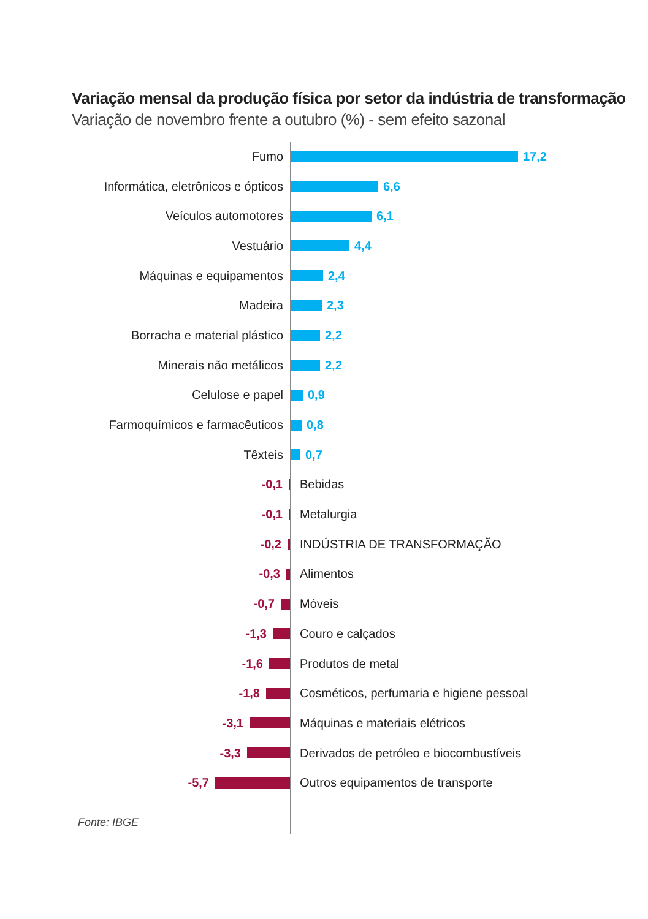Variação mensal da produção física por setor da indústria de transformação
Variação de novembro frente a outubro (%) - sem efeito sazonal
Fumo 17,2
Informática, eletrônicos e ópticos
6,6
Veículos automotores 6,1
Vestuário 4,4
Máquinas e equipamentos 2,4
Madeira 2,3
Borracha e material plástico 2,2
Minerais não metálicos 2,2
Celulose e papel 0,9
Farmoquímicos e farmacêuticos
0,8
Têxteis 0,7
-0,1 Bebidas
-0,1 Metalurgia
-0,2 INDÚSTRIA DE TRANSFORMAÇÃO
-0,3 Alimentos
-0,7 Móveis
-1,3 Couro e calçados
-1,6 Produtos de metal
-1,8
Cosméticos, perfumaria e higiene pessoal
-3,1 Máquinas e materiais elétricos
-3,3
Derivados de petróleo e biocombustíveis
-5,7
Outros equipamentos de transporte
Fonte: IBGE